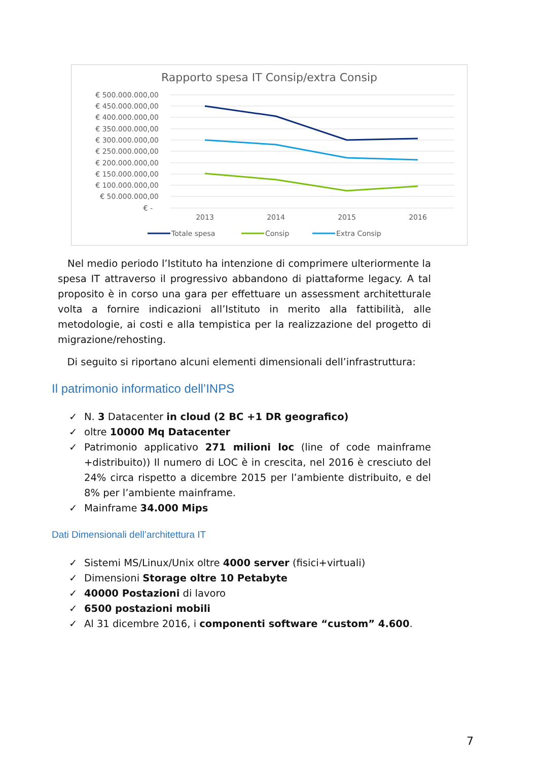Rapporto spesa IT Consip/extra Consip
€ 500.000.000,00
€ 450.000.000,00
€ 400.000.000,00
€ 350.000.000,00
€ 300.000.000,00
€ 250.000.000,00
€ 200.000.000,00
€ 150.000.000,00
€ 100.000.000,00
€ 50.000.000,00
€ -
2013
2014
2015
2016
Totale spesa
Consip
Extra Consip
Nel medio periodo l’Istituto ha intenzione di comprimere ulteriormente la spesa IT attraverso il progressivo abbandono di piattaforme legacy. A tal proposito è in corso una gara per effettuare un assessment architetturale volta a fornire indicazioni all’Istituto in merito alla fattibilità, alle metodologie, ai costi e alla tempistica per la realizzazione del progetto di migrazione/rehosting.
Di seguito si riportano alcuni elementi dimensionali dell’infrastruttura:
Il patrimonio informatico dell’INPS
✓ N. 3 Datacenter in cloud (2 BC +1 DR geografico)
✓ oltre 10000 Mq Datacenter
✓ Patrimonio applicativo 271 milioni loc (line of code mainframe +distribuito)) Il numero di LOC è in crescita, nel 2016 è cresciuto del 24% circa rispetto a dicembre 2015 per l’ambiente distribuito, e del 8% per l’ambiente mainframe.
✓ Mainframe 34.000 Mips
Dati Dimensionali dell’architettura IT
✓ Sistemi MS/Linux/Unix oltre 4000 server (fisici+virtuali)
✓ Dimensioni Storage oltre 10 Petabyte
✓ 40000 Postazioni di lavoro
✓ 6500 postazioni mobili
✓ Al 31 dicembre 2016, i componenti software “custom” 4.600.
7